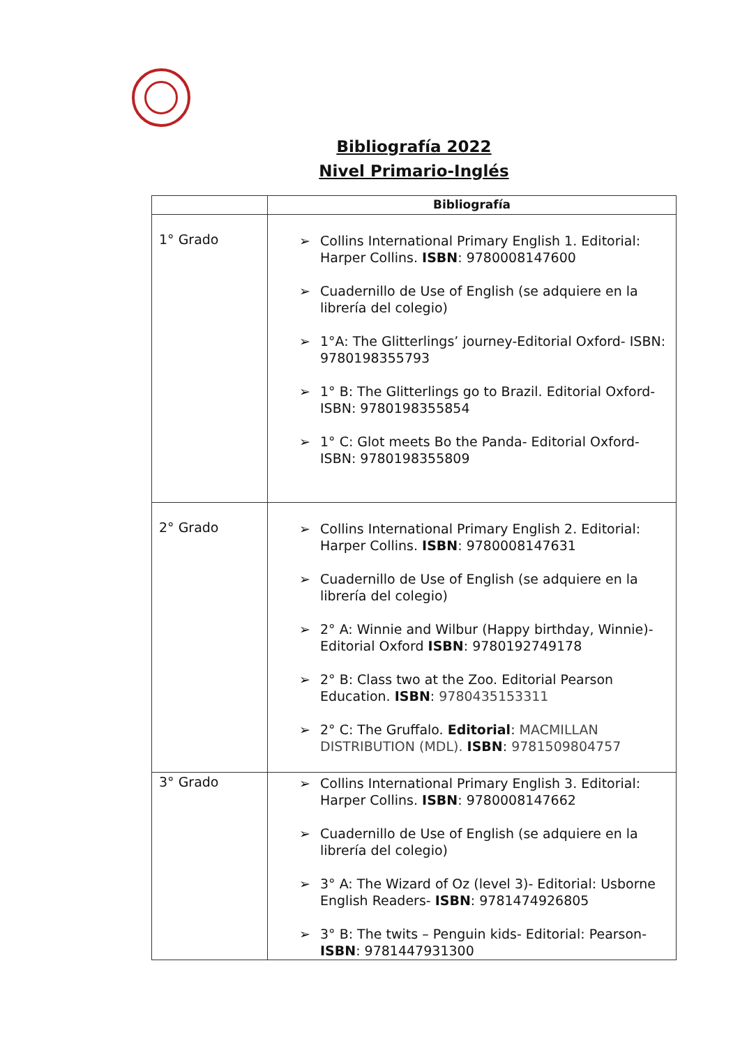Bibliografía 2022
Nivel Primario-Inglés
| | Bibliografía |
| --- | --- |
| 1° Grado | ➢ Collins International Primary English 1. Editorial: Harper Collins. ISBN : 9780008147600 ➢ Cuadernillo de Use of English (se adquiere en la librería del colegio) ➢ 1°A: The Glitterlings’ journey-Editorial Oxford- ISBN: 9780198355793 ➢ 1° B: The Glitterlings go to Brazil. Editorial Oxford- ISBN: 9780198355854 ➢ 1° C: Glot meets Bo the Panda- Editorial Oxford- ISBN: 9780198355809 |
| 2° Grado | ➢ Collins International Primary English 2. Editorial: Harper Collins. ISBN : 9780008147631 ➢ Cuadernillo de Use of English (se adquiere en la librería del colegio) ➢ 2° A: Winnie and Wilbur (Happy birthday, Winnie)- Editorial Oxford ISBN : 9780192749178 ➢ 2° B: Class two at the Zoo. Editorial Pearson Education. ISBN : 9780435153311 ➢ 2° C: The Gruffalo. Editorial : MACMILLAN DISTRIBUTION (MDL). ISBN : 9781509804757 |
| 3° Grado | ➢ Collins International Primary English 3. Editorial: Harper Collins. ISBN : 9780008147662 ➢ Cuadernillo de Use of English (se adquiere en la librería del colegio) ➢ 3° A: The Wizard of Oz (level 3)- Editorial: Usborne English Readers- ISBN : 9781474926805 ➢ 3° B: The twits – Penguin kids- Editorial: Pearson- ISBN : 9781447931300 |